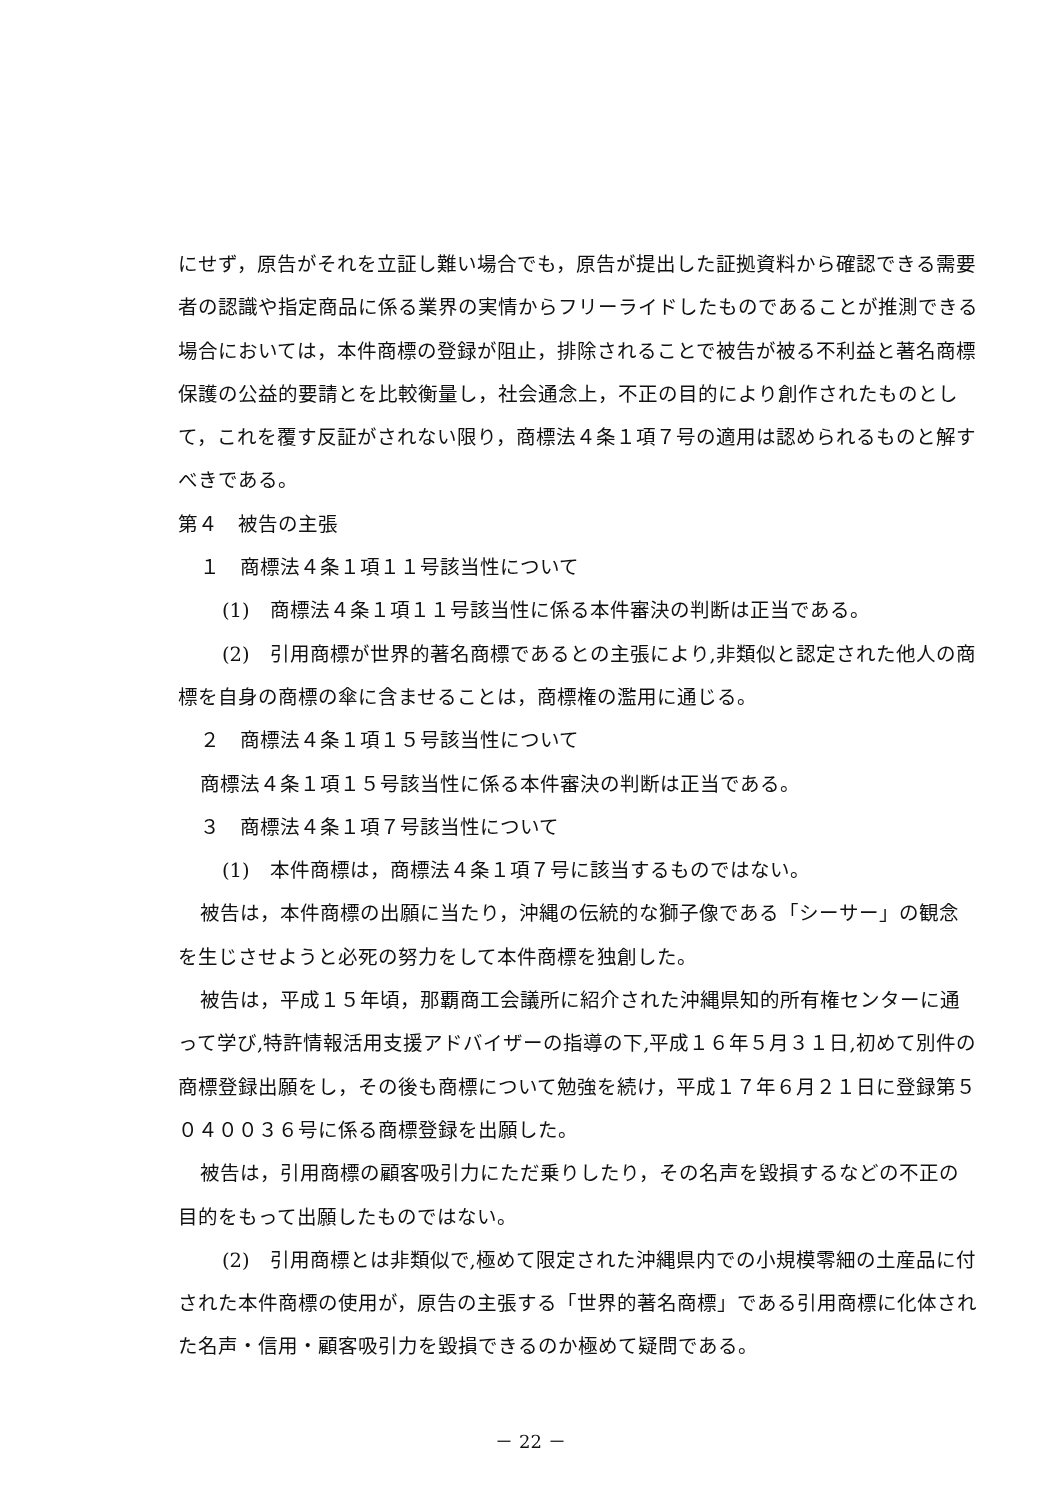にせず，原告がそれを立証し難い場合でも，原告が提出した証拠資料から確認できる需要者の認識や指定商品に係る業界の実情からフリーライドしたものであることが推測できる場合においては，本件商標の登録が阻止，排除されることで被告が被る不利益と著名商標保護の公益的要請とを比較衡量し，社会通念上，不正の目的により創作されたものとして，これを覆す反証がされない限り，商標法４条１項７号の適用は認められるものと解すべきである。
第４　被告の主張
１　商標法４条１項１１号該当性について
(1)　商標法４条１項１１号該当性に係る本件審決の判断は正当である。
(2)　引用商標が世界的著名商標であるとの主張により,非類似と認定された他人の商標を自身の商標の傘に含ませることは，商標権の濫用に通じる。
２　商標法４条１項１５号該当性について
商標法４条１項１５号該当性に係る本件審決の判断は正当である。
３　商標法４条１項７号該当性について
(1)　本件商標は，商標法４条１項７号に該当するものではない。
被告は，本件商標の出願に当たり，沖縄の伝統的な獅子像である「シーサー」の観念を生じさせようと必死の努力をして本件商標を独創した。
被告は，平成１５年頃，那覇商工会議所に紹介された沖縄県知的所有権センターに通って学び,特許情報活用支援アドバイザーの指導の下,平成１６年５月３１日,初めて別件の商標登録出願をし，その後も商標について勉強を続け，平成１７年６月２１日に登録第５０４００３６号に係る商標登録を出願した。
被告は，引用商標の顧客吸引力にただ乗りしたり，その名声を毀損するなどの不正の目的をもって出願したものではない。
(2)　引用商標とは非類似で,極めて限定された沖縄県内での小規模零細の土産品に付された本件商標の使用が，原告の主張する「世界的著名商標」である引用商標に化体された名声・信用・顧客吸引力を毀損できるのか極めて疑問である。
－ 22 －